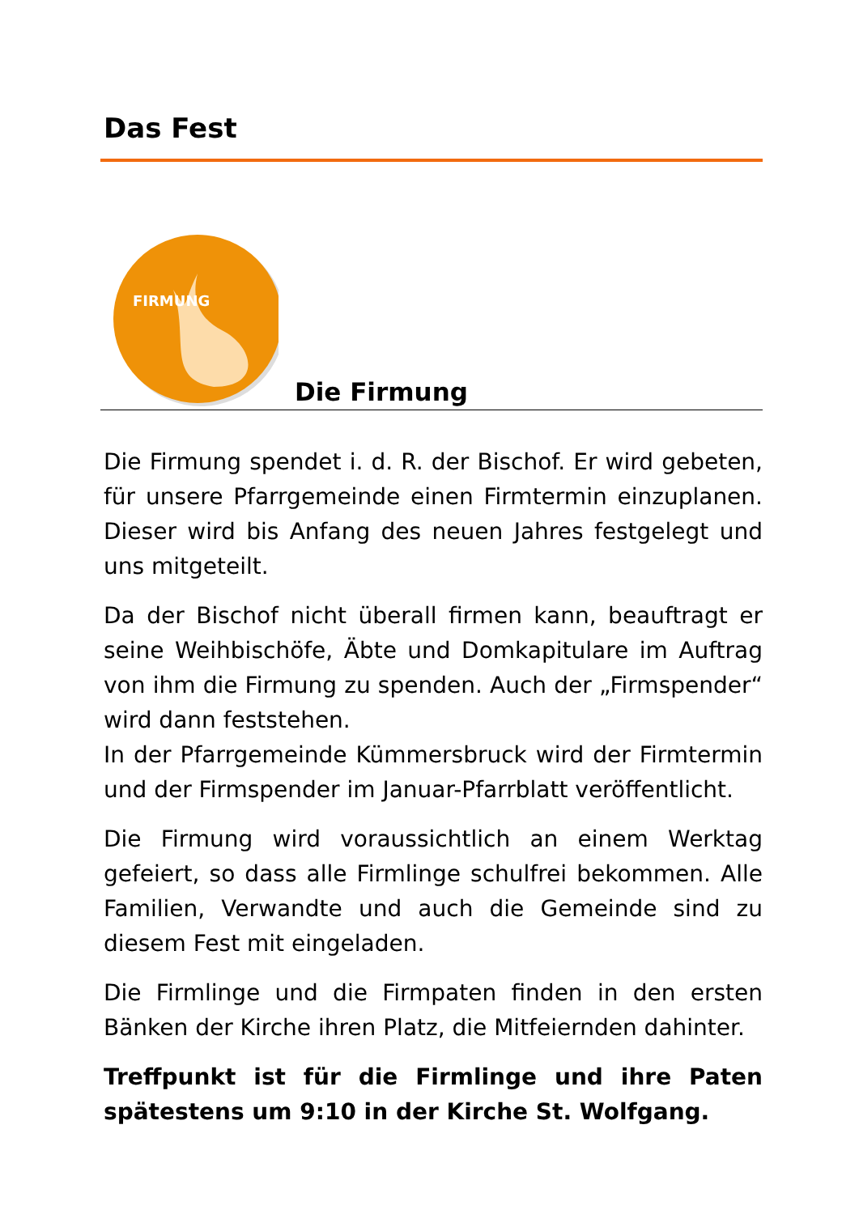Das Fest
FIRMUNG
Die Firmung
Die Firmung spendet i. d. R. der Bischof. Er wird gebeten, für unsere Pfarrgemeinde einen Firmtermin einzuplanen. Dieser wird bis Anfang des neuen Jahres festgelegt und uns mitgeteilt.
Da der Bischof nicht überall firmen kann, beauftragt er seine Weihbischöfe, Äbte und Domkapitulare im Auftrag von ihm die Firmung zu spenden. Auch der „Firmspender“ wird dann feststehen.
In der Pfarrgemeinde Kümmersbruck wird der Firmtermin und der Firmspender im Januar-Pfarrblatt veröffentlicht.
Die Firmung wird voraussichtlich an einem Werktag gefeiert, so dass alle Firmlinge schulfrei bekommen. Alle Familien, Verwandte und auch die Gemeinde sind zu diesem Fest mit eingeladen.
Die Firmlinge und die Firmpaten finden in den ersten Bänken der Kirche ihren Platz, die Mitfeiernden dahinter.
Treffpunkt ist für die Firmlinge und ihre Paten spätestens um 9:10 in der Kirche St. Wolfgang.